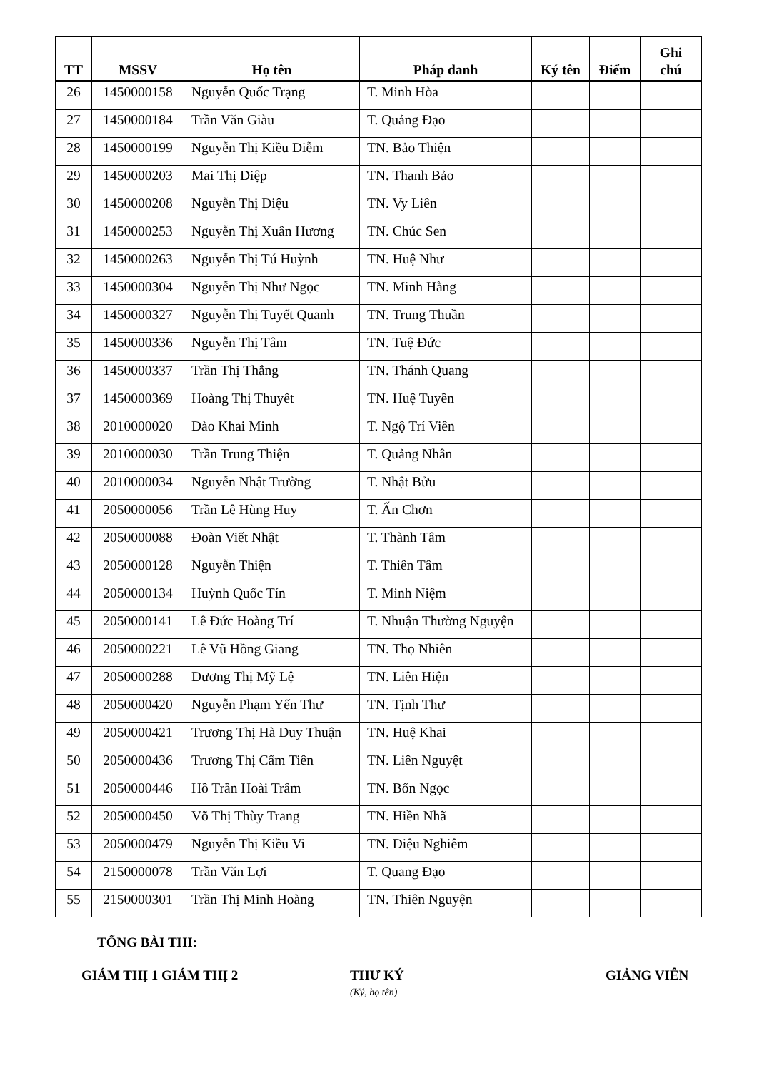| TT | MSSV | Họ tên | Pháp danh | Ký tên | Điểm | Ghi chú |
| --- | --- | --- | --- | --- | --- | --- |
| 26 | 1450000158 | Nguyễn Quốc Trạng | T. Minh Hòa | | | |
| 27 | 1450000184 | Trần Văn Giàu | T. Quảng Đạo | | | |
| 28 | 1450000199 | Nguyễn Thị Kiều Diễm | TN. Bảo Thiện | | | |
| 29 | 1450000203 | Mai Thị Diệp | TN. Thanh Bảo | | | |
| 30 | 1450000208 | Nguyễn Thị Diệu | TN. Vy Liên | | | |
| 31 | 1450000253 | Nguyễn Thị Xuân Hương | TN. Chúc Sen | | | |
| 32 | 1450000263 | Nguyễn Thị Tú Huỳnh | TN. Huệ Như | | | |
| 33 | 1450000304 | Nguyễn Thị Như Ngọc | TN. Minh Hằng | | | |
| 34 | 1450000327 | Nguyễn Thị Tuyết Quanh | TN. Trung Thuần | | | |
| 35 | 1450000336 | Nguyễn Thị Tâm | TN. Tuệ Đức | | | |
| 36 | 1450000337 | Trần Thị Thắng | TN. Thánh Quang | | | |
| 37 | 1450000369 | Hoàng Thị Thuyết | TN. Huệ Tuyền | | | |
| 38 | 2010000020 | Đào Khai Minh | T. Ngộ Trí Viên | | | |
| 39 | 2010000030 | Trần Trung Thiện | T. Quảng Nhân | | | |
| 40 | 2010000034 | Nguyễn Nhật Trường | T. Nhật Bửu | | | |
| 41 | 2050000056 | Trần Lê Hùng Huy | T. Ấn Chơn | | | |
| 42 | 2050000088 | Đoàn Viết Nhật | T. Thành Tâm | | | |
| 43 | 2050000128 | Nguyễn Thiện | T. Thiên Tâm | | | |
| 44 | 2050000134 | Huỳnh Quốc Tín | T. Minh Niệm | | | |
| 45 | 2050000141 | Lê Đức Hoàng Trí | T. Nhuận Thường Nguyện | | | |
| 46 | 2050000221 | Lê Vũ Hồng Giang | TN. Thọ Nhiên | | | |
| 47 | 2050000288 | Dương Thị Mỹ Lệ | TN. Liên Hiện | | | |
| 48 | 2050000420 | Nguyễn Phạm Yến Thư | TN. Tịnh Thư | | | |
| 49 | 2050000421 | Trương Thị Hà Duy Thuận | TN. Huệ Khai | | | |
| 50 | 2050000436 | Trương Thị Cẩm Tiên | TN. Liên Nguyệt | | | |
| 51 | 2050000446 | Hồ Trần Hoài Trâm | TN. Bổn Ngọc | | | |
| 52 | 2050000450 | Võ Thị Thùy Trang | TN. Hiền Nhã | | | |
| 53 | 2050000479 | Nguyễn Thị Kiều Vi | TN. Diệu Nghiêm | | | |
| 54 | 2150000078 | Trần Văn Lợi | T. Quang Đạo | | | |
| 55 | 2150000301 | Trần Thị Minh Hoàng | TN. Thiên Nguyện | | | |
TỔNG BÀI THI:
GIÁM THỊ 1
GIÁM THỊ 2 THƯ KÝ
(Ký, họ tên)
GIẢNG VIÊN